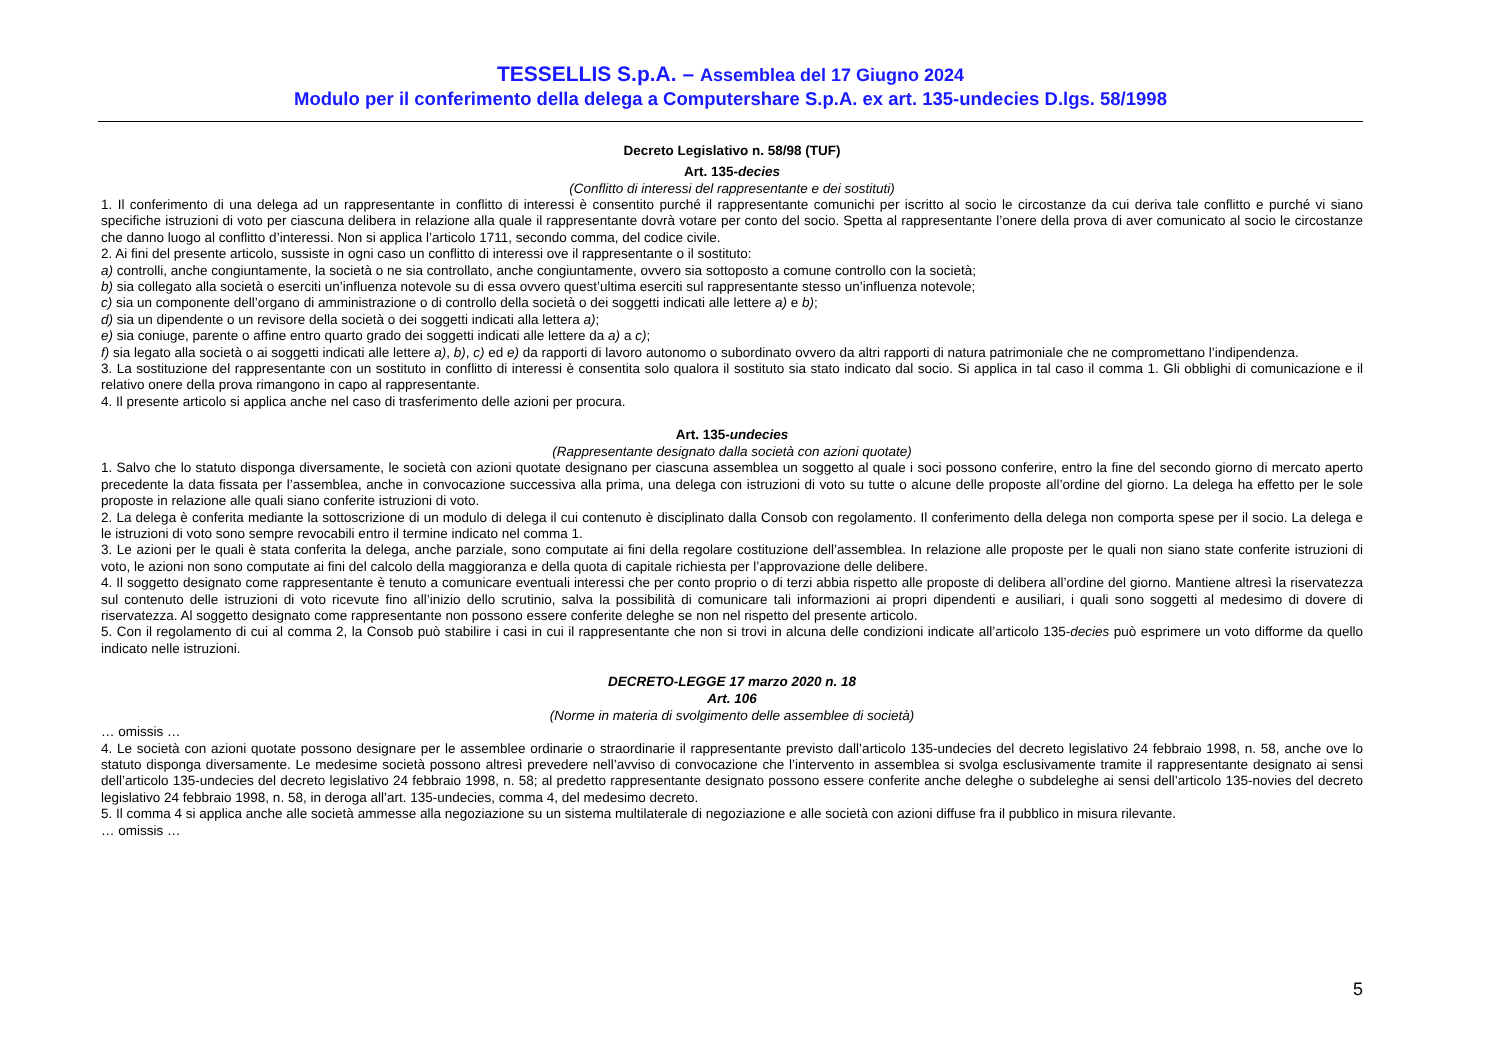TESSELLIS S.p.A. – Assemblea del 17 Giugno 2024
Modulo per il conferimento della delega a Computershare S.p.A. ex art. 135-undecies D.lgs. 58/1998
Decreto Legislativo n. 58/98 (TUF)
Art. 135-decies
(Conflitto di interessi del rappresentante e dei sostituti)
1. Il conferimento di una delega ad un rappresentante in conflitto di interessi è consentito purché il rappresentante comunichi per iscritto al socio le circostanze da cui deriva tale conflitto e purché vi siano specifiche istruzioni di voto per ciascuna delibera in relazione alla quale il rappresentante dovrà votare per conto del socio. Spetta al rappresentante l’onere della prova di aver comunicato al socio le circostanze che danno luogo al conflitto d’interessi. Non si applica l’articolo 1711, secondo comma, del codice civile.
2. Ai fini del presente articolo, sussiste in ogni caso un conflitto di interessi ove il rappresentante o il sostituto:
a) controlli, anche congiuntamente, la società o ne sia controllato, anche congiuntamente, ovvero sia sottoposto a comune controllo con la società;
b) sia collegato alla società o eserciti un’influenza notevole su di essa ovvero quest’ultima eserciti sul rappresentante stesso un’influenza notevole;
c) sia un componente dell’organo di amministrazione o di controllo della società o dei soggetti indicati alle lettere a) e b);
d) sia un dipendente o un revisore della società o dei soggetti indicati alla lettera a);
e) sia coniuge, parente o affine entro quarto grado dei soggetti indicati alle lettere da a) a c);
f) sia legato alla società o ai soggetti indicati alle lettere a), b), c) ed e) da rapporti di lavoro autonomo o subordinato ovvero da altri rapporti di natura patrimoniale che ne compromettano l’indipendenza.
3. La sostituzione del rappresentante con un sostituto in conflitto di interessi è consentita solo qualora il sostituto sia stato indicato dal socio. Si applica in tal caso il comma 1. Gli obblighi di comunicazione e il relativo onere della prova rimangono in capo al rappresentante.
4. Il presente articolo si applica anche nel caso di trasferimento delle azioni per procura.
Art. 135-undecies
(Rappresentante designato dalla società con azioni quotate)
1. Salvo che lo statuto disponga diversamente, le società con azioni quotate designano per ciascuna assemblea un soggetto al quale i soci possono conferire, entro la fine del secondo giorno di mercato aperto precedente la data fissata per l’assemblea, anche in convocazione successiva alla prima, una delega con istruzioni di voto su tutte o alcune delle proposte all’ordine del giorno. La delega ha effetto per le sole proposte in relazione alle quali siano conferite istruzioni di voto.
2. La delega è conferita mediante la sottoscrizione di un modulo di delega il cui contenuto è disciplinato dalla Consob con regolamento. Il conferimento della delega non comporta spese per il socio. La delega e le istruzioni di voto sono sempre revocabili entro il termine indicato nel comma 1.
3. Le azioni per le quali è stata conferita la delega, anche parziale, sono computate ai fini della regolare costituzione dell’assemblea. In relazione alle proposte per le quali non siano state conferite istruzioni di voto, le azioni non sono computate ai fini del calcolo della maggioranza e della quota di capitale richiesta per l’approvazione delle delibere.
4. Il soggetto designato come rappresentante è tenuto a comunicare eventuali interessi che per conto proprio o di terzi abbia rispetto alle proposte di delibera all’ordine del giorno. Mantiene altresì la riservatezza sul contenuto delle istruzioni di voto ricevute fino all’inizio dello scrutinio, salva la possibilità di comunicare tali informazioni ai propri dipendenti e ausiliari, i quali sono soggetti al medesimo di dovere di riservatezza. Al soggetto designato come rappresentante non possono essere conferite deleghe se non nel rispetto del presente articolo.
5. Con il regolamento di cui al comma 2, la Consob può stabilire i casi in cui il rappresentante che non si trovi in alcuna delle condizioni indicate all’articolo 135-decies può esprimere un voto difforme da quello indicato nelle istruzioni.
DECRETO-LEGGE 17 marzo 2020 n. 18
Art. 106
(Norme in materia di svolgimento delle assemblee di società)
… omissis …
4. Le società con azioni quotate possono designare per le assemblee ordinarie o straordinarie il rappresentante previsto dall’articolo 135-undecies del decreto legislativo 24 febbraio 1998, n. 58, anche ove lo statuto disponga diversamente. Le medesime società possono altresì prevedere nell’avviso di convocazione che l’intervento in assemblea si svolga esclusivamente tramite il rappresentante designato ai sensi dell’articolo 135-undecies del decreto legislativo 24 febbraio 1998, n. 58; al predetto rappresentante designato possono essere conferite anche deleghe o subdeleghe ai sensi dell’articolo 135-novies del decreto legislativo 24 febbraio 1998, n. 58, in deroga all’art. 135-undecies, comma 4, del medesimo decreto.
5. Il comma 4 si applica anche alle società ammesse alla negoziazione su un sistema multilaterale di negoziazione e alle società con azioni diffuse fra il pubblico in misura rilevante.
… omissis …
5